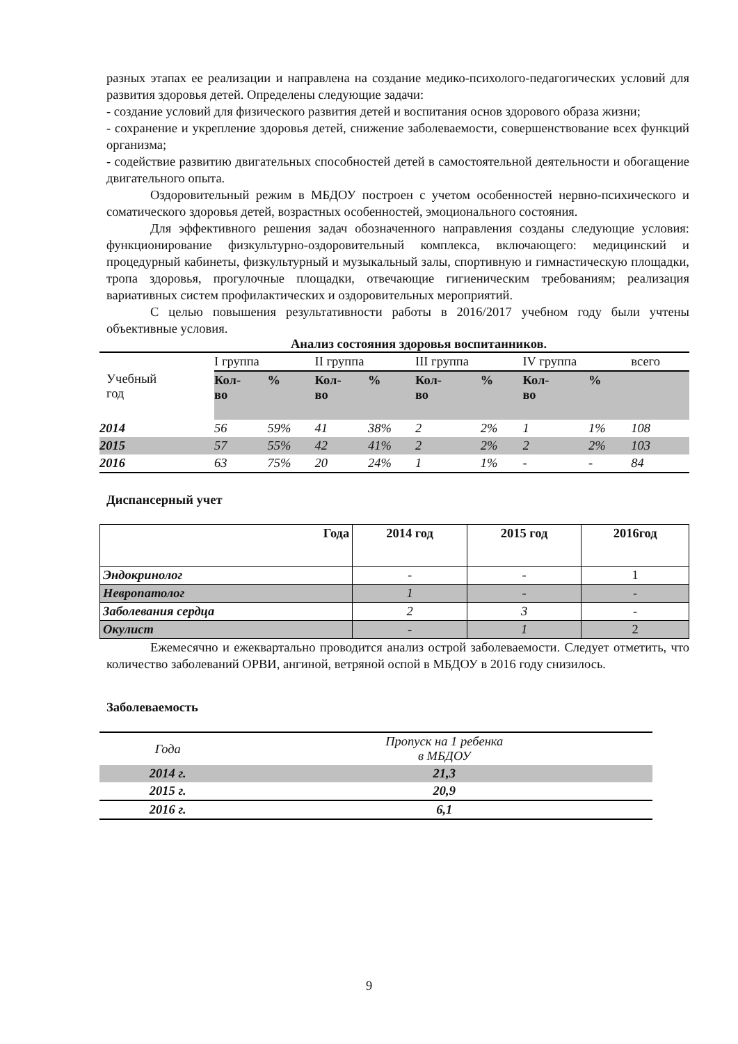разных этапах ее реализации и направлена на создание медико-психолого-педагогических условий для развития здоровья детей. Определены следующие задачи:
- создание условий для физического развития детей и воспитания основ здорового образа жизни;
- сохранение и укрепление здоровья детей, снижение заболеваемости, совершенствование всех функций организма;
- содействие развитию двигательных способностей детей в самостоятельной деятельности и обогащение двигательного опыта.
Оздоровительный режим в МБДОУ построен с учетом особенностей нервно-психического и соматического здоровья детей, возрастных особенностей, эмоционального состояния.
Для эффективного решения задач обозначенного направления созданы следующие условия: функционирование физкультурно-оздоровительный комплекса, включающего: медицинский и процедурный кабинеты, физкультурный и музыкальный залы, спортивную и гимнастическую площадки, тропа здоровья, прогулочные площадки, отвечающие гигиеническим требованиям; реализация вариативных систем профилактических и оздоровительных мероприятий.
С целью повышения результативности работы в 2016/2017 учебном году были учтены объективные условия.
Анализ состояния здоровья воспитанников.
| Учебный год | I группа | | II группа | | III группа | | IV группа | | всего |
| | Кол- во | % | Кол- во | % | Кол- во | % | Кол- во | % | |
| 2014 | 56 | 59% | 41 | 38% | 2 | 2% | 1 | 1% | 108 |
| 2015 | 57 | 55% | 42 | 41% | 2 | 2% | 2 | 2% | 103 |
| 2016 | 63 | 75% | 20 | 24% | 1 | 1% | - | - | 84 |
Диспансерный учет
| Года | 2014 год | 2015 год | 2016год |
| Эндокринолог | - | - | 1 |
| Невропатолог | 1 | - | - |
| Заболевания сердца | 2 | 3 | - |
| Окулист | - | 1 | 2 |
Ежемесячно и ежеквартально проводится анализ острой заболеваемости. Следует отметить, что количество заболеваний ОРВИ, ангиной, ветряной оспой в МБДОУ в 2016 году снизилось.
Заболеваемость
| Года | Пропуск на 1 ребенка в МБДОУ |
| 2014 г. | 21,3 |
| 2015 г. | 20,9 |
| 2016 г. | 6,1 |
9